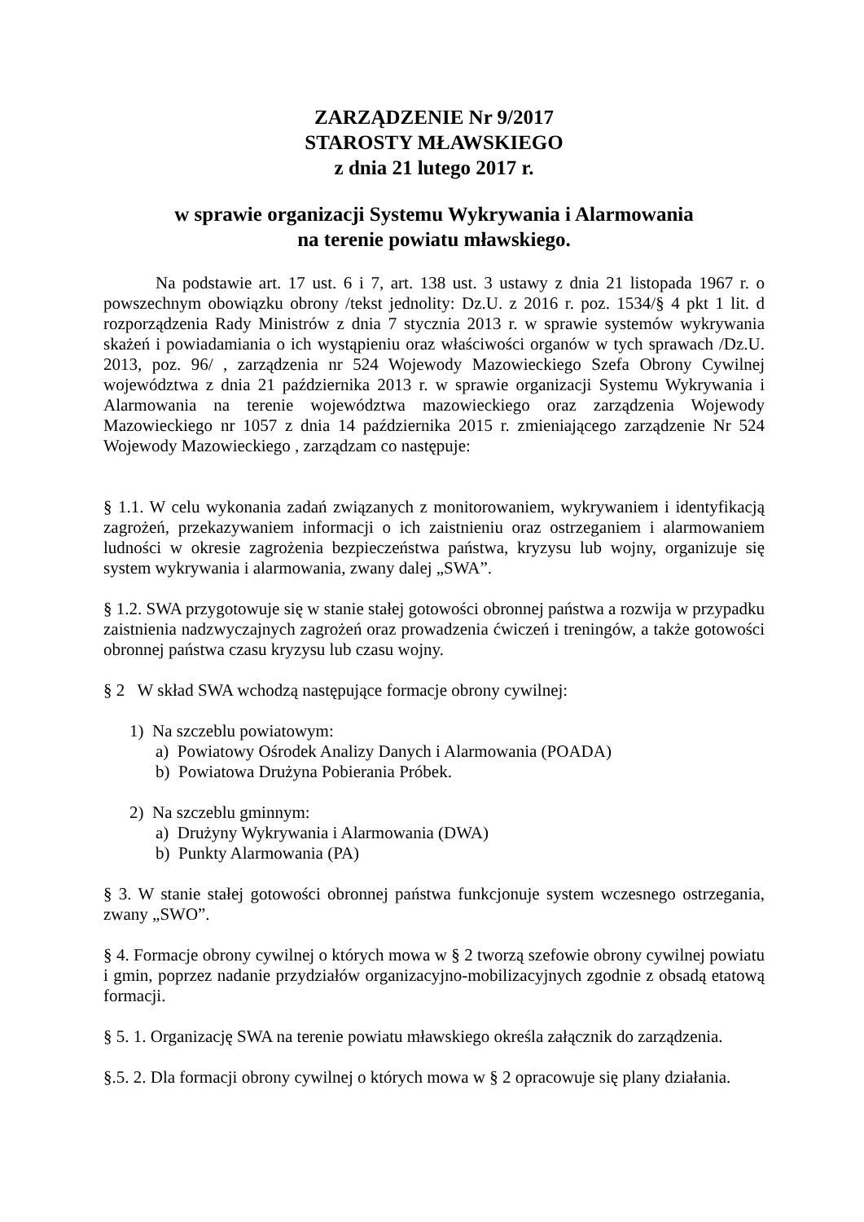ZARZĄDZENIE Nr 9/2017
STAROSTY MŁAWSKIEGO
z dnia 21 lutego 2017 r.
w sprawie organizacji Systemu Wykrywania i Alarmowania
na terenie powiatu mławskiego.
Na podstawie art. 17 ust. 6 i 7, art. 138 ust. 3 ustawy z dnia 21 listopada 1967 r. o powszechnym obowiązku obrony /tekst jednolity: Dz.U. z 2016 r. poz. 1534/§ 4 pkt 1 lit. d rozporządzenia Rady Ministrów z dnia 7 stycznia 2013 r. w sprawie systemów wykrywania skażeń i powiadamiania o ich wystąpieniu oraz właściwości organów w tych sprawach /Dz.U. 2013, poz. 96/ , zarządzenia nr 524 Wojewody Mazowieckiego Szefa Obrony Cywilnej województwa z dnia 21 października 2013 r. w sprawie organizacji Systemu Wykrywania i Alarmowania na terenie województwa mazowieckiego oraz zarządzenia Wojewody Mazowieckiego nr 1057 z dnia 14 października 2015 r. zmieniającego zarządzenie Nr 524 Wojewody Mazowieckiego , zarządzam co następuje:
§ 1.1. W celu wykonania zadań związanych z monitorowaniem, wykrywaniem i identyfikacją zagrożeń, przekazywaniem informacji o ich zaistnieniu oraz ostrzeganiem i alarmowaniem ludności w okresie zagrożenia bezpieczeństwa państwa, kryzysu lub wojny, organizuje się system wykrywania i alarmowania, zwany dalej „SWA”.
§ 1.2. SWA przygotowuje się w stanie stałej gotowości obronnej państwa a rozwija w przypadku zaistnienia nadzwyczajnych zagrożeń oraz prowadzenia ćwiczeń i treningów, a także gotowości obronnej państwa czasu kryzysu lub czasu wojny.
§ 2 W skład SWA wchodzą następujące formacje obrony cywilnej:
1) Na szczeblu powiatowym:
a) Powiatowy Ośrodek Analizy Danych i Alarmowania (POADA)
b) Powiatowa Drużyna Pobierania Próbek.
2) Na szczeblu gminnym:
a) Drużyny Wykrywania i Alarmowania (DWA)
b) Punkty Alarmowania (PA)
§ 3. W stanie stałej gotowości obronnej państwa funkcjonuje system wczesnego ostrzegania, zwany „SWO”.
§ 4. Formacje obrony cywilnej o których mowa w § 2 tworzą szefowie obrony cywilnej powiatu i gmin, poprzez nadanie przydziałów organizacyjno-mobilizacyjnych zgodnie z obsadą etatową formacji.
§ 5. 1. Organizację SWA na terenie powiatu mławskiego określa załącznik do zarządzenia.
§.5. 2. Dla formacji obrony cywilnej o których mowa w § 2 opracowuje się plany działania.